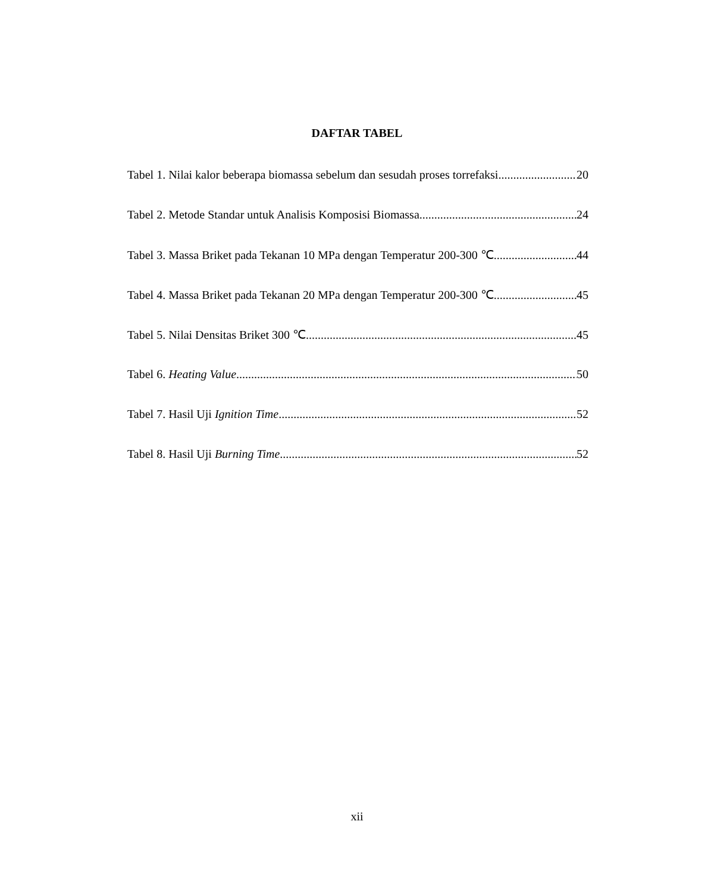DAFTAR TABEL
Tabel 1. Nilai kalor beberapa biomassa sebelum dan sesudah proses torrefaksi 20
Tabel 2. Metode Standar untuk Analisis Komposisi Biomassa 24
Tabel 3. Massa Briket pada Tekanan 10 MPa dengan Temperatur 200-300 ℃ 44
Tabel 4. Massa Briket pada Tekanan 20 MPa dengan Temperatur 200-300 ℃ 45
Tabel 5. Nilai Densitas Briket 300 ℃ 45
Tabel 6. Heating Value 50
Tabel 7. Hasil Uji Ignition Time 52
Tabel 8. Hasil Uji Burning Time 52
xii